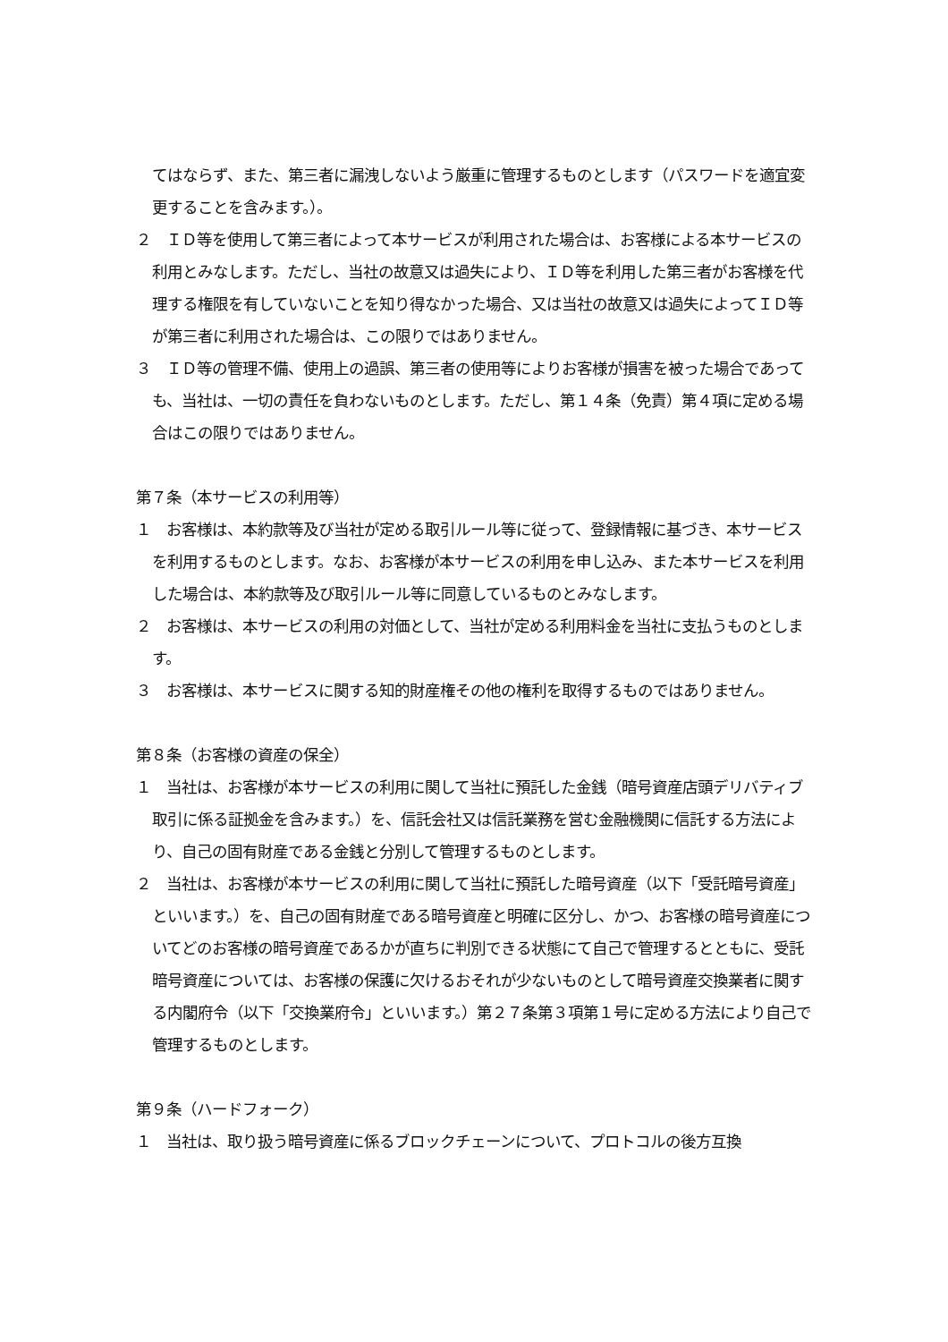てはならず、また、第三者に漏洩しないよう厳重に管理するものとします（パスワードを適宜変更することを含みます。）。
２　ＩＤ等を使用して第三者によって本サービスが利用された場合は、お客様による本サービスの利用とみなします。ただし、当社の故意又は過失により、ＩＤ等を利用した第三者がお客様を代理する権限を有していないことを知り得なかった場合、又は当社の故意又は過失によってＩＤ等が第三者に利用された場合は、この限りではありません。
３　ＩＤ等の管理不備、使用上の過誤、第三者の使用等によりお客様が損害を被った場合であっても、当社は、一切の責任を負わないものとします。ただし、第１４条（免責）第４項に定める場合はこの限りではありません。
第７条（本サービスの利用等）
１　お客様は、本約款等及び当社が定める取引ルール等に従って、登録情報に基づき、本サービスを利用するものとします。なお、お客様が本サービスの利用を申し込み、また本サービスを利用した場合は、本約款等及び取引ルール等に同意しているものとみなします。
２　お客様は、本サービスの利用の対価として、当社が定める利用料金を当社に支払うものとします。
３　お客様は、本サービスに関する知的財産権その他の権利を取得するものではありません。
第８条（お客様の資産の保全）
１　当社は、お客様が本サービスの利用に関して当社に預託した金銭（暗号資産店頭デリバティブ取引に係る証拠金を含みます。）を、信託会社又は信託業務を営む金融機関に信託する方法により、自己の固有財産である金銭と分別して管理するものとします。
２　当社は、お客様が本サービスの利用に関して当社に預託した暗号資産（以下「受託暗号資産」といいます。）を、自己の固有財産である暗号資産と明確に区分し、かつ、お客様の暗号資産についてどのお客様の暗号資産であるかが直ちに判別できる状態にて自己で管理するとともに、受託暗号資産については、お客様の保護に欠けるおそれが少ないものとして暗号資産交換業者に関する内閣府令（以下「交換業府令」といいます。）第２７条第３項第１号に定める方法により自己で管理するものとします。
第９条（ハードフォーク）
１　当社は、取り扱う暗号資産に係るブロックチェーンについて、プロトコルの後方互換